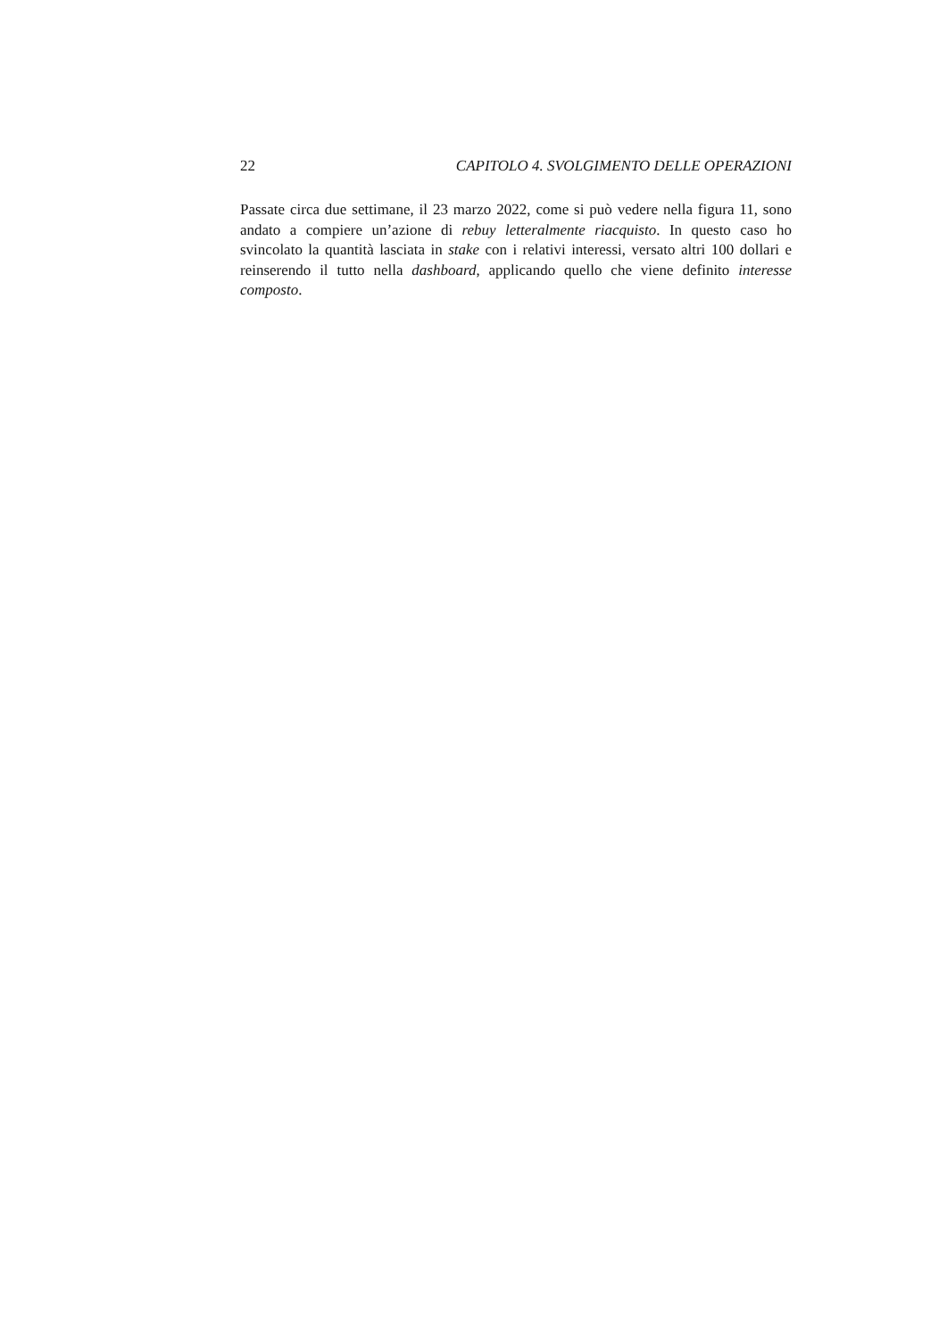22 CAPITOLO 4. SVOLGIMENTO DELLE OPERAZIONI
Passate circa due settimane, il 23 marzo 2022, come si può vedere nella figura 11, sono andato a compiere un’azione di rebuy letteralmente riacquisto. In questo caso ho svincolato la quantità lasciata in stake con i relativi interessi, versato altri 100 dollari e reinserendo il tutto nella dashboard, applicando quello che viene definito interesse composto.